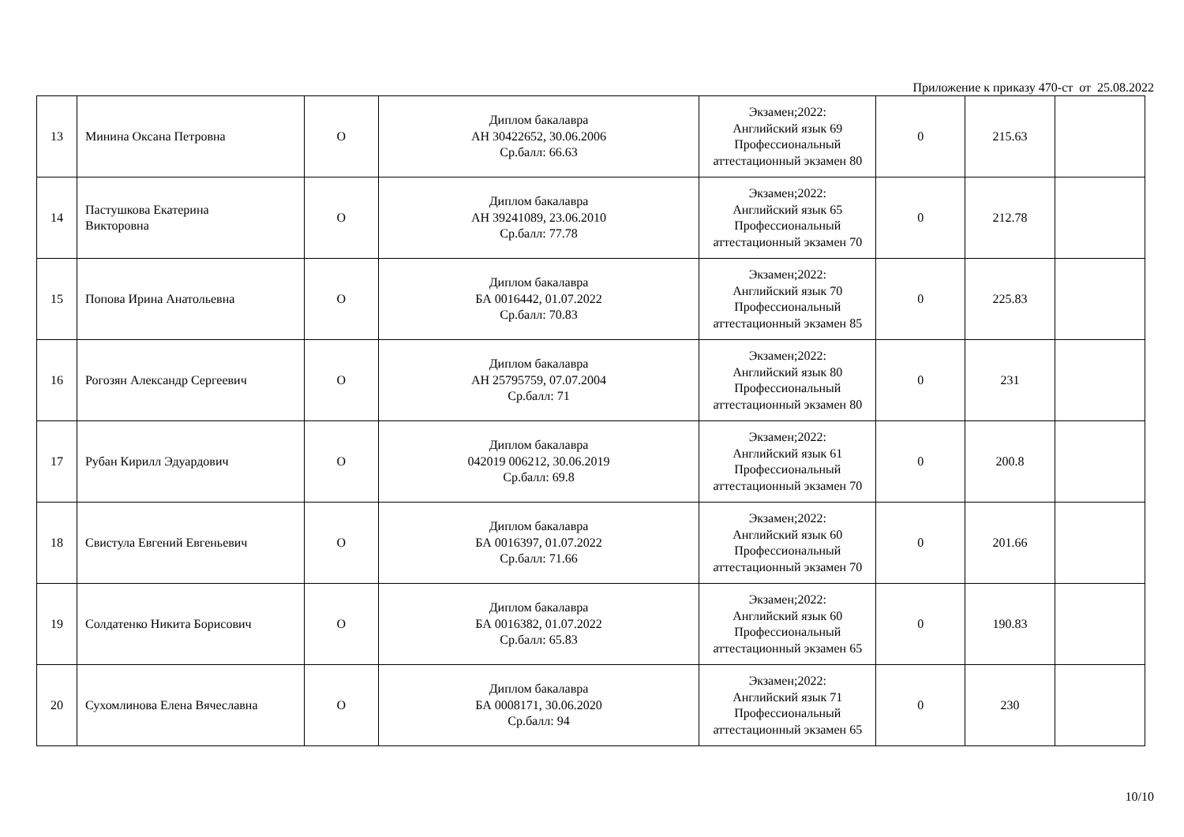Приложение к приказу 470-ст от 25.08.2022
| 13 | Минина Оксана Петровна | О | Диплом бакалавра АН 30422652, 30.06.2006 Ср.балл: 66.63 | Экзамен;2022: Английский язык 69 Профессиональный аттестационный экзамен 80 | 0 | 215.63 | |
| 14 | Пастушкова Екатерина Викторовна | О | Диплом бакалавра АН 39241089, 23.06.2010 Ср.балл: 77.78 | Экзамен;2022: Английский язык 65 Профессиональный аттестационный экзамен 70 | 0 | 212.78 | |
| 15 | Попова Ирина Анатольевна | О | Диплом бакалавра БА 0016442, 01.07.2022 Ср.балл: 70.83 | Экзамен;2022: Английский язык 70 Профессиональный аттестационный экзамен 85 | 0 | 225.83 | |
| 16 | Рогозян Александр Сергеевич | О | Диплом бакалавра АН 25795759, 07.07.2004 Ср.балл: 71 | Экзамен;2022: Английский язык 80 Профессиональный аттестационный экзамен 80 | 0 | 231 | |
| 17 | Рубан Кирилл Эдуардович | О | Диплом бакалавра 042019 006212, 30.06.2019 Ср.балл: 69.8 | Экзамен;2022: Английский язык 61 Профессиональный аттестационный экзамен 70 | 0 | 200.8 | |
| 18 | Свистула Евгений Евгеньевич | О | Диплом бакалавра БА 0016397, 01.07.2022 Ср.балл: 71.66 | Экзамен;2022: Английский язык 60 Профессиональный аттестационный экзамен 70 | 0 | 201.66 | |
| 19 | Солдатенко Никита Борисович | О | Диплом бакалавра БА 0016382, 01.07.2022 Ср.балл: 65.83 | Экзамен;2022: Английский язык 60 Профессиональный аттестационный экзамен 65 | 0 | 190.83 | |
| 20 | Сухомлинова Елена Вячеславна | О | Диплом бакалавра БА 0008171, 30.06.2020 Ср.балл: 94 | Экзамен;2022: Английский язык 71 Профессиональный аттестационный экзамен 65 | 0 | 230 | |
10/10